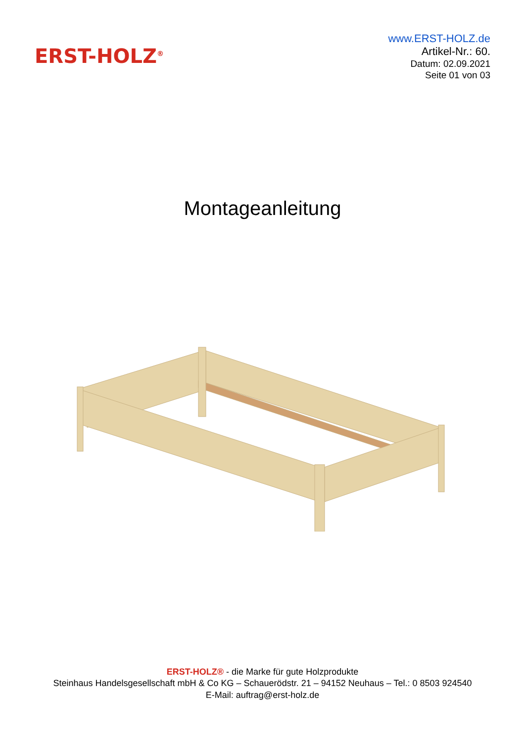ERST-HOLZ<sup>®</sup>
www.ERST-HOLZ.de
Artikel-Nr.: 60.
Datum: 02.09.2021
Seite 01 von 03
Montageanleitung
ERST-HOLZ® - die Marke für gute Holzprodukte
Steinhaus Handelsgesellschaft mbH & Co KG – Schauerödstr. 21 – 94152 Neuhaus – Tel.: 0 8503 924540
E-Mail: auftrag@erst-holz.de